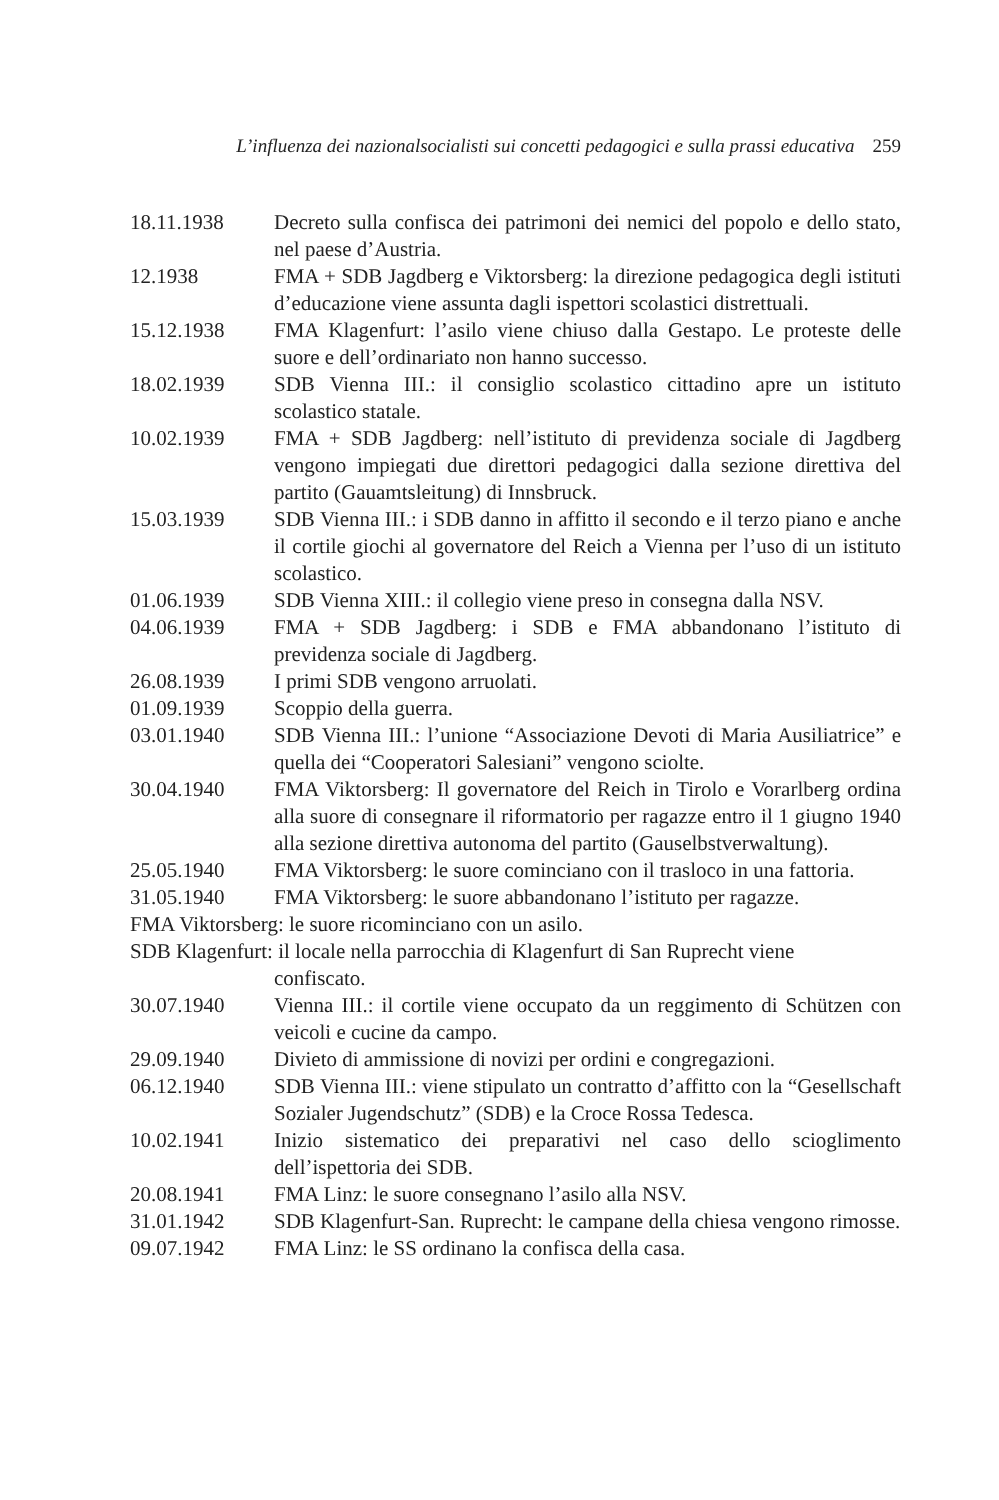L’influenza dei nazionalsocialisti sui concetti pedagogici e sulla prassi educativa 259
18.11.1938 Decreto sulla confisca dei patrimoni dei nemici del popolo e dello stato, nel paese d’Austria.
12.1938 FMA + SDB Jagdberg e Viktorsberg: la direzione pedagogica degli istituti d’educazione viene assunta dagli ispettori scolastici distrettuali.
15.12.1938 FMA Klagenfurt: l’asilo viene chiuso dalla Gestapo. Le proteste delle suore e dell’ordinariato non hanno successo.
18.02.1939 SDB Vienna III.: il consiglio scolastico cittadino apre un istituto scolastico statale.
10.02.1939 FMA + SDB Jagdberg: nell’istituto di previdenza sociale di Jagdberg vengono impiegati due direttori pedagogici dalla sezione direttiva del partito (Gauamtsleitung) di Innsbruck.
15.03.1939 SDB Vienna III.: i SDB danno in affitto il secondo e il terzo piano e anche il cortile giochi al governatore del Reich a Vienna per l’uso di un istituto scolastico.
01.06.1939 SDB Vienna XIII.: il collegio viene preso in consegna dalla NSV.
04.06.1939 FMA + SDB Jagdberg: i SDB e FMA abbandonano l’istituto di previdenza sociale di Jagdberg.
26.08.1939 I primi SDB vengono arruolati.
01.09.1939 Scoppio della guerra.
03.01.1940 SDB Vienna III.: l’unione “Associazione Devoti di Maria Ausiliatrice” e quella dei “Cooperatori Salesiani” vengono sciolte.
30.04.1940 FMA Viktorsberg: Il governatore del Reich in Tirolo e Vorarlberg ordina alla suore di consegnare il riformatorio per ragazze entro il 1 giugno 1940 alla sezione direttiva autonoma del partito (Gauselbstverwaltung).
25.05.1940 FMA Viktorsberg: le suore cominciano con il trasloco in una fattoria.
31.05.1940 FMA Viktorsberg: le suore abbandonano l’istituto per ragazze.
FMA Viktorsberg: le suore ricominciano con un asilo.
SDB Klagenfurt: il locale nella parrocchia di Klagenfurt di San Ruprecht viene
confiscato.
30.07.1940 Vienna III.: il cortile viene occupato da un reggimento di Schützen con veicoli e cucine da campo.
29.09.1940 Divieto di ammissione di novizi per ordini e congregazioni.
06.12.1940 SDB Vienna III.: viene stipulato un contratto d’affitto con la “Gesellschaft Sozialer Jugendschutz” (SDB) e la Croce Rossa Tedesca.
10.02.1941 Inizio sistematico dei preparativi nel caso dello scioglimento dell’ispettoria dei SDB.
20.08.1941 FMA Linz: le suore consegnano l’asilo alla NSV.
31.01.1942 SDB Klagenfurt-San. Ruprecht: le campane della chiesa vengono rimosse.
09.07.1942 FMA Linz: le SS ordinano la confisca della casa.